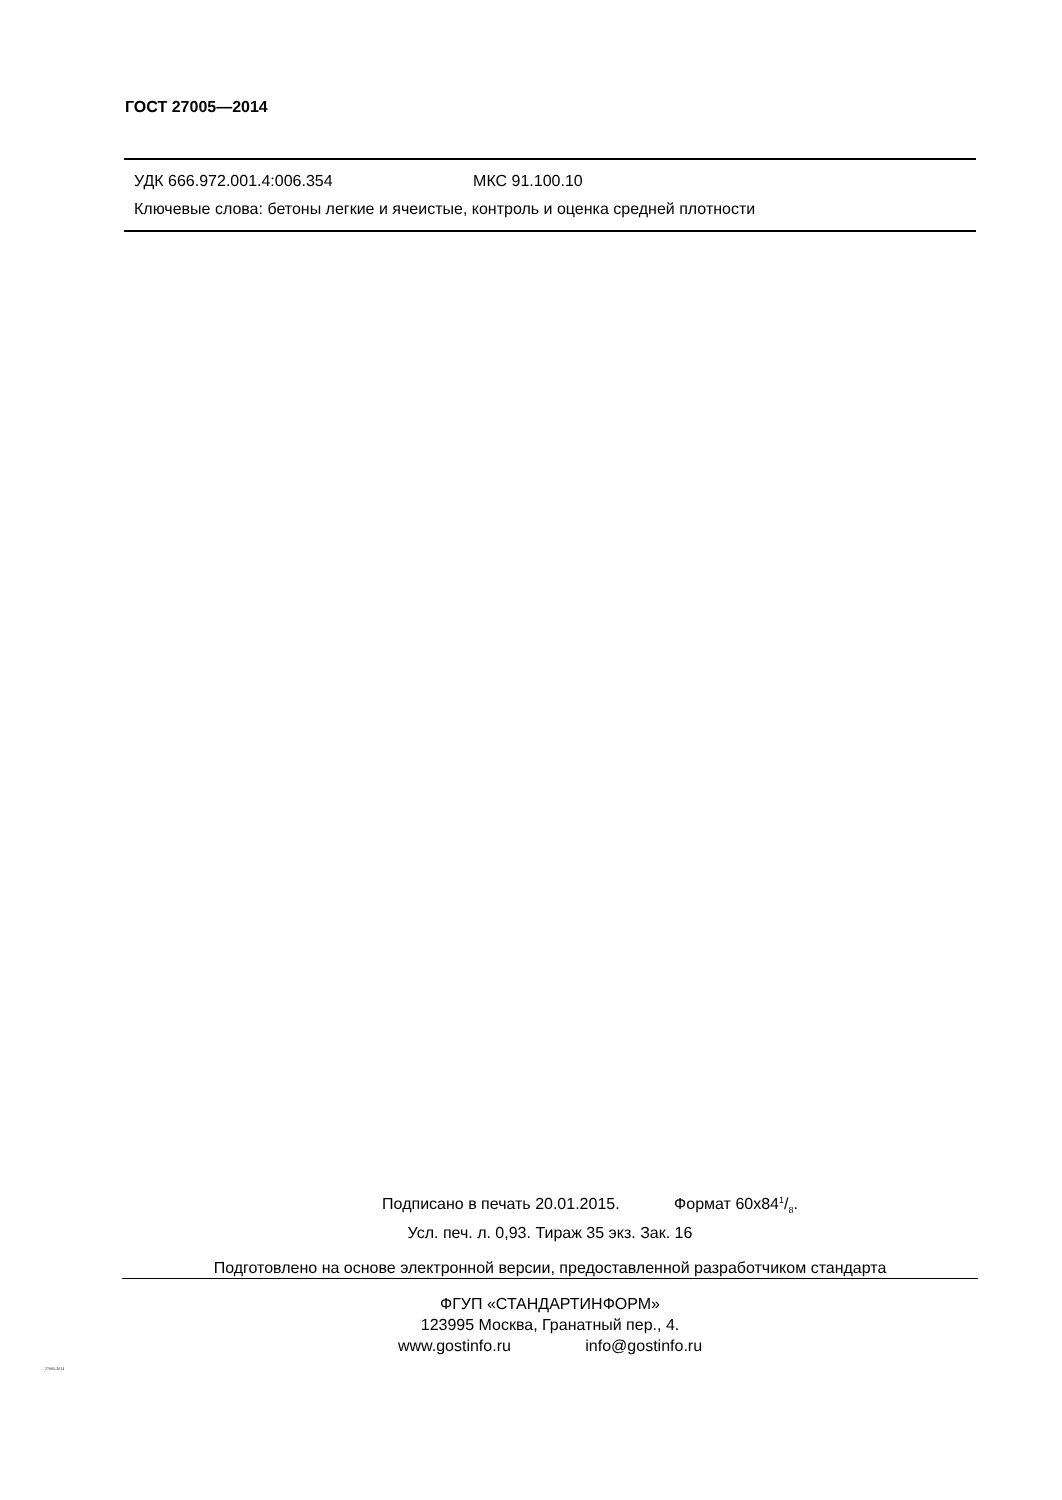ГОСТ 27005—2014
УДК 666.972.001.4:006.354 МКС 91.100.10
Ключевые слова: бетоны легкие и ячеистые, контроль и оценка средней плотности
Подписано в печать 20.01.2015. Формат 60х841/8.
Усл. печ. л. 0,93. Тираж 35 экз. Зак. 16
Подготовлено на основе электронной версии, предоставленной разработчиком стандарта
ФГУП «СТАНДАРТИНФОРМ»
123995 Москва, Гранатный пер., 4.
www.gostinfo.ru info@gostinfo.ru
27005-2014